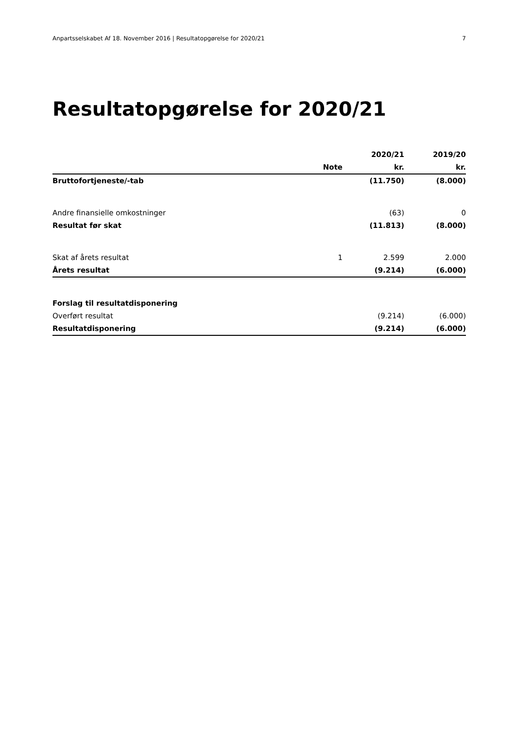Anpartsselskabet Af 18. November 2016 | Resultatopgørelse for 2020/21 7
Resultatopgørelse for 2020/21
| | | 2020/21 | 2019/20 |
| --- | --- | --- | --- |
| | Note | kr. | kr. |
| Bruttofortjeneste/-tab | | (11.750) | (8.000) |
| Andre finansielle omkostninger | | (63) | 0 |
| Resultat før skat | | (11.813) | (8.000) |
| Skat af årets resultat | 1 | 2.599 | 2.000 |
| Årets resultat | | (9.214) | (6.000) |
| Forslag til resultatdisponering | | | |
| Overført resultat | | (9.214) | (6.000) |
| Resultatdisponering | | (9.214) | (6.000) |